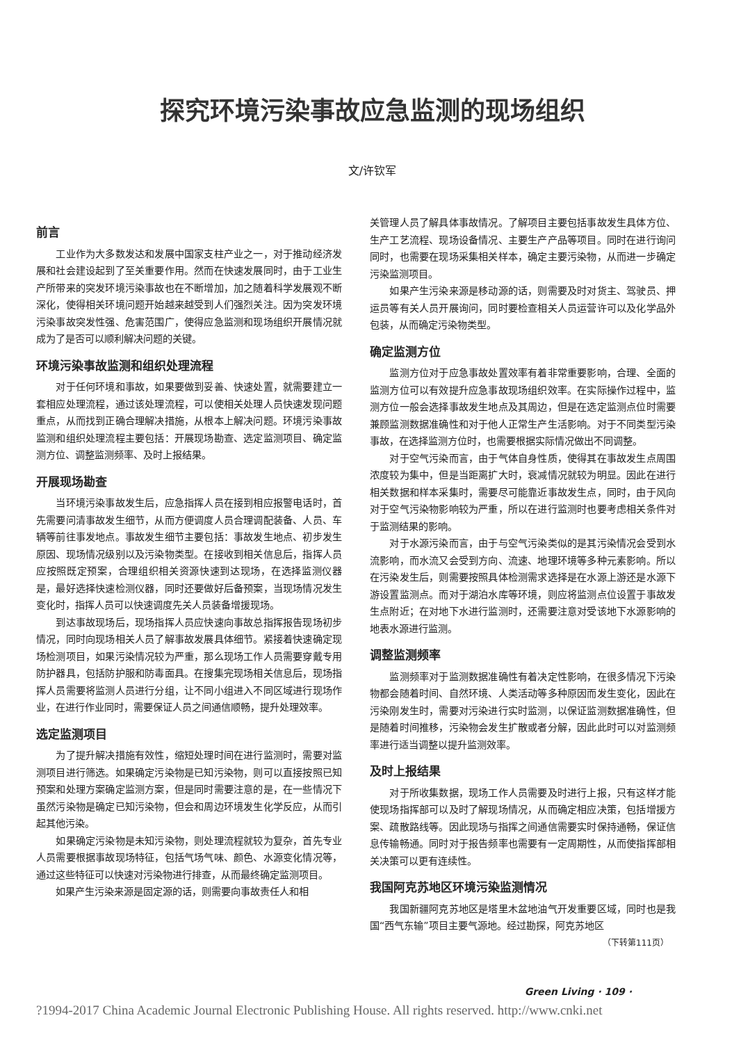探究环境污染事故应急监测的现场组织
文/许钦军
前言
工业作为大多数发达和发展中国家支柱产业之一，对于推动经济发展和社会建设起到了至关重要作用。然而在快速发展同时，由于工业生产所带来的突发环境污染事故也在不断增加，加之随着科学发展观不断深化，使得相关环境问题开始越来越受到人们强烈关注。因为突发环境污染事故突发性强、危害范围广，使得应急监测和现场组织开展情况就成为了是否可以顺利解决问题的关键。
环境污染事故监测和组织处理流程
对于任何环境和事故，如果要做到妥善、快速处置，就需要建立一套相应处理流程，通过该处理流程，可以使相关处理人员快速发现问题重点，从而找到正确合理解决措施，从根本上解决问题。环境污染事故监测和组织处理流程主要包括：开展现场勘查、选定监测项目、确定监测方位、调整监测频率、及时上报结果。
开展现场勘查
当环境污染事故发生后，应急指挥人员在接到相应报警电话时，首先需要问清事故发生细节，从而方便调度人员合理调配装备、人员、车辆等前往事发地点。事故发生细节主要包括：事故发生地点、初步发生原因、现场情况级别以及污染物类型。在接收到相关信息后，指挥人员应按照既定预案，合理组织相关资源快速到达现场，在选择监测仪器是，最好选择快速检测仪器，同时还要做好后备预案，当现场情况发生变化时，指挥人员可以快速调度先关人员装备增援现场。
到达事故现场后，现场指挥人员应快速向事故总指挥报告现场初步情况，同时向现场相关人员了解事故发展具体细节。紧接着快速确定现场检测项目，如果污染情况较为严重，那么现场工作人员需要穿戴专用防护器具，包括防护服和防毒面具。在搜集完现场相关信息后，现场指挥人员需要将监测人员进行分组，让不同小组进入不同区域进行现场作业，在进行作业同时，需要保证人员之间通信顺畅，提升处理效率。
选定监测项目
为了提升解决措施有效性，缩短处理时间在进行监测时，需要对监测项目进行筛选。如果确定污染物是已知污染物，则可以直接按照已知预案和处理方案确定监测方案，但是同时需要注意的是，在一些情况下虽然污染物是确定已知污染物，但会和周边环境发生化学反应，从而引起其他污染。
如果确定污染物是未知污染物，则处理流程就较为复杂，首先专业人员需要根据事故现场特征，包括气场气味、颜色、水源变化情况等，通过这些特征可以快速对污染物进行排查，从而最终确定监测项目。
如果产生污染来源是固定源的话，则需要向事故责任人和相
关管理人员了解具体事故情况。了解项目主要包括事故发生具体方位、生产工艺流程、现场设备情况、主要生产产品等项目。同时在进行询问同时，也需要在现场采集相关样本，确定主要污染物，从而进一步确定污染监测项目。
如果产生污染来源是移动源的话，则需要及时对货主、驾驶员、押运员等有关人员开展询问，同时要检查相关人员运营许可以及化学品外包装，从而确定污染物类型。
确定监测方位
监测方位对于应急事故处置效率有着非常重要影响，合理、全面的监测方位可以有效提升应急事故现场组织效率。在实际操作过程中，监测方位一般会选择事故发生地点及其周边，但是在选定监测点位时需要兼顾监测数据准确性和对于他人正常生产生活影响。对于不同类型污染事故，在选择监测方位时，也需要根据实际情况做出不同调整。
对于空气污染而言，由于气体自身性质，使得其在事故发生点周围浓度较为集中，但是当距离扩大时，衰减情况就较为明显。因此在进行相关数据和样本采集时，需要尽可能靠近事故发生点，同时，由于风向对于空气污染物影响较为严重，所以在进行监测时也要考虑相关条件对于监测结果的影响。
对于水源污染而言，由于与空气污染类似的是其污染情况会受到水流影响，而水流又会受到方向、流速、地理环境等多种元素影响。所以在污染发生后，则需要按照具体检测需求选择是在水源上游还是水源下游设置监测点。而对于湖泊水库等环境，则应将监测点位设置于事故发生点附近；在对地下水进行监测时，还需要注意对受该地下水源影响的地表水源进行监测。
调整监测频率
监测频率对于监测数据准确性有着决定性影响，在很多情况下污染物都会随着时间、自然环境、人类活动等多种原因而发生变化，因此在污染刚发生时，需要对污染进行实时监测，以保证监测数据准确性，但是随着时间推移，污染物会发生扩散或者分解，因此此时可以对监测频率进行适当调整以提升监测效率。
及时上报结果
对于所收集数据，现场工作人员需要及时进行上报，只有这样才能使现场指挥部可以及时了解现场情况，从而确定相应决策，包括增援方案、疏散路线等。因此现场与指挥之间通信需要实时保持通畅，保证信息传输畅通。同时对于报告频率也需要有一定周期性，从而使指挥部相关决策可以更有连续性。
我国阿克苏地区环境污染监测情况
我国新疆阿克苏地区是塔里木盆地油气开发重要区域，同时也是我国“西气东输”项目主要气源地。经过勘探，阿克苏地区
（下转第111页）
Green Living · 109 ·
?1994-2017 China Academic Journal Electronic Publishing House. All rights reserved. http://www.cnki.net